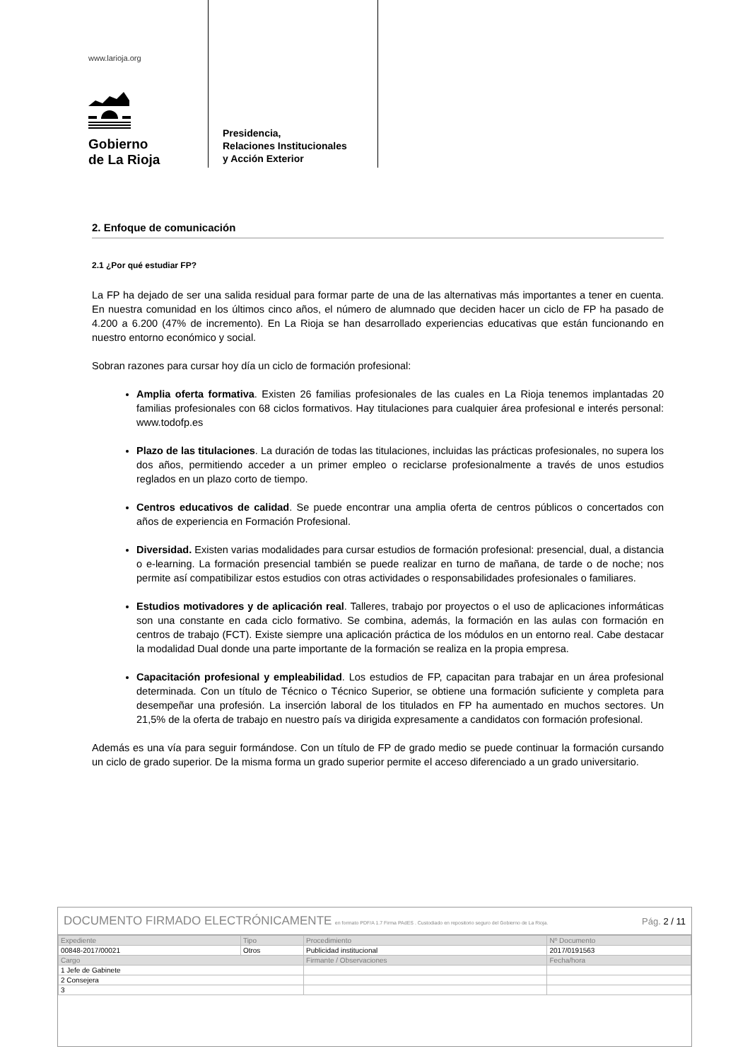www.larioja.org
Gobierno
de La Rioja
Presidencia,
Relaciones Institucionales
y Acción Exterior
2. Enfoque de comunicación
2.1 ¿Por qué estudiar FP?
La FP ha dejado de ser una salida residual para formar parte de una de las alternativas más importantes a tener en cuenta. En nuestra comunidad en los últimos cinco años, el número de alumnado que deciden hacer un ciclo de FP ha pasado de 4.200 a 6.200 (47% de incremento). En La Rioja se han desarrollado experiencias educativas que están funcionando en nuestro entorno económico y social.
Sobran razones para cursar hoy día un ciclo de formación profesional:
Amplia oferta formativa. Existen 26 familias profesionales de las cuales en La Rioja tenemos implantadas 20 familias profesionales con 68 ciclos formativos. Hay titulaciones para cualquier área profesional e interés personal: www.todofp.es
Plazo de las titulaciones. La duración de todas las titulaciones, incluidas las prácticas profesionales, no supera los dos años, permitiendo acceder a un primer empleo o reciclarse profesionalmente a través de unos estudios reglados en un plazo corto de tiempo.
Centros educativos de calidad. Se puede encontrar una amplia oferta de centros públicos o concertados con años de experiencia en Formación Profesional.
Diversidad. Existen varias modalidades para cursar estudios de formación profesional: presencial, dual, a distancia o e-learning. La formación presencial también se puede realizar en turno de mañana, de tarde o de noche; nos permite así compatibilizar estos estudios con otras actividades o responsabilidades profesionales o familiares.
Estudios motivadores y de aplicación real. Talleres, trabajo por proyectos o el uso de aplicaciones informáticas son una constante en cada ciclo formativo. Se combina, además, la formación en las aulas con formación en centros de trabajo (FCT). Existe siempre una aplicación práctica de los módulos en un entorno real. Cabe destacar la modalidad Dual donde una parte importante de la formación se realiza en la propia empresa.
Capacitación profesional y empleabilidad. Los estudios de FP, capacitan para trabajar en un área profesional determinada. Con un título de Técnico o Técnico Superior, se obtiene una formación suficiente y completa para desempeñar una profesión. La inserción laboral de los titulados en FP ha aumentado en muchos sectores. Un 21,5% de la oferta de trabajo en nuestro país va dirigida expresamente a candidatos con formación profesional.
Además es una vía para seguir formándose. Con un título de FP de grado medio se puede continuar la formación cursando un ciclo de grado superior. De la misma forma un grado superior permite el acceso diferenciado a un grado universitario.
DOCUMENTO FIRMADO ELECTRÓNICAMENTE en formato PDF/A 1.7 Firma PAdES . Custodiado en repositorio seguro del Gobierno de La Rioja. Pág. 2 / 11
| Expediente | Tipo | Procedimiento | Nº Documento |
| --- | --- | --- | --- |
| 00848-2017/00021 | Otros | Publicidad institucional | 2017/0191563 |
| Cargo | | Firmante / Observaciones | Fecha/hora |
| 1 Jefe de Gabinete | | | |
| 2 Consejera | | | |
| 3 | | | |